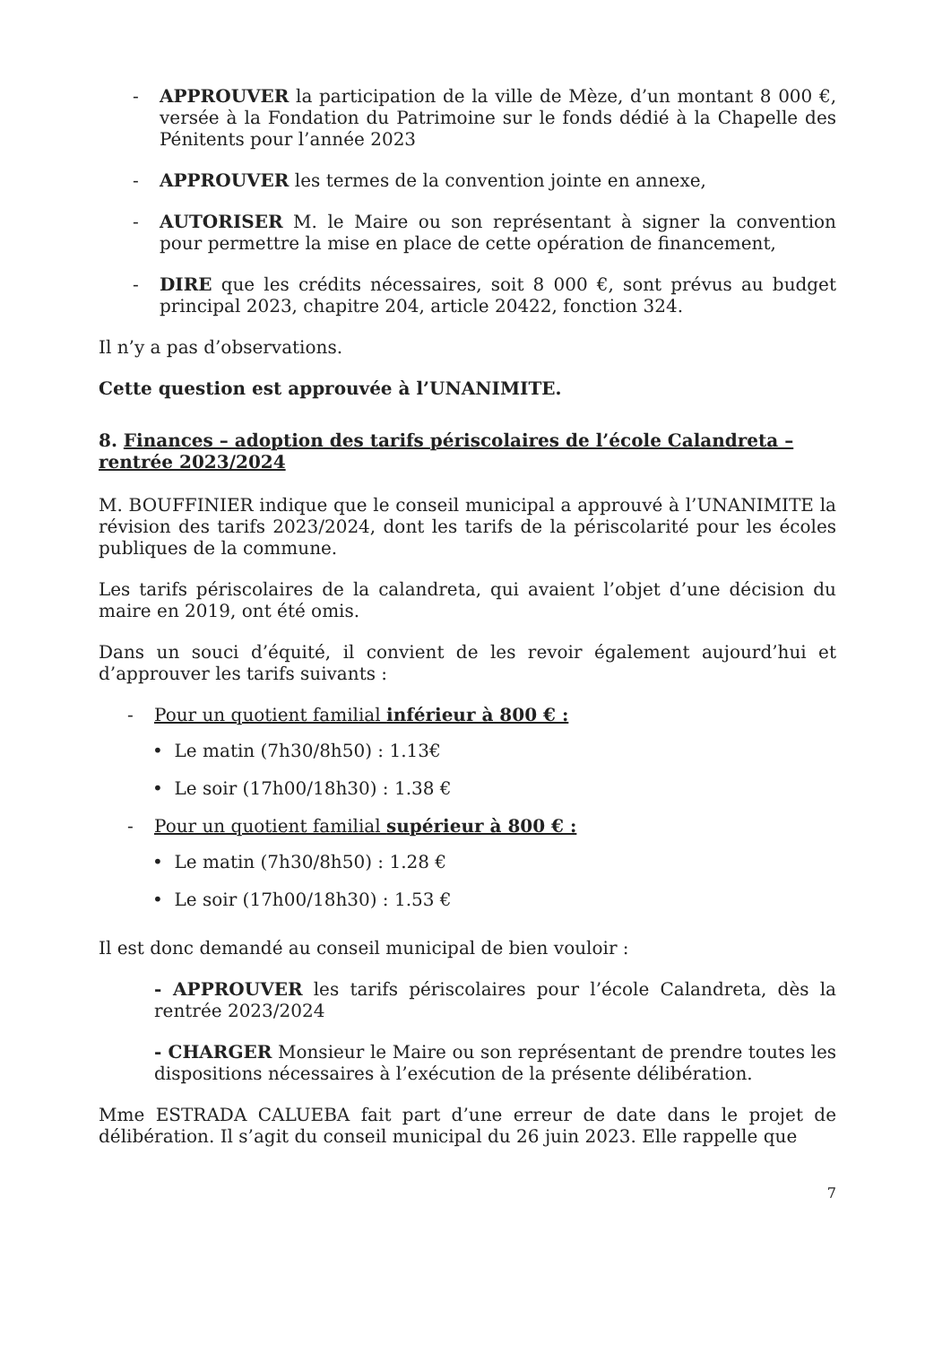- APPROUVER la participation de la ville de Mèze, d’un montant 8 000 €, versée à la Fondation du Patrimoine sur le fonds dédié à la Chapelle des Pénitents pour l’année 2023
- APPROUVER les termes de la convention jointe en annexe,
- AUTORISER M. le Maire ou son représentant à signer la convention pour permettre la mise en place de cette opération de financement,
- DIRE que les crédits nécessaires, soit 8 000 €, sont prévus au budget principal 2023, chapitre 204, article 20422, fonction 324.
Il n’y a pas d’observations.
Cette question est approuvée à l’UNANIMITE.
8. Finances – adoption des tarifs périscolaires de l’école Calandreta – rentrée 2023/2024
M. BOUFFINIER indique que le conseil municipal a approuvé à l’UNANIMITE la révision des tarifs 2023/2024, dont les tarifs de la périscolarité pour les écoles publiques de la commune.
Les tarifs périscolaires de la calandreta, qui avaient l’objet d’une décision du maire en 2019, ont été omis.
Dans un souci d’équité, il convient de les revoir également aujourd’hui et d’approuver les tarifs suivants :
- Pour un quotient familial inférieur à 800 € :
• Le matin (7h30/8h50) : 1.13€
• Le soir (17h00/18h30) : 1.38 €
- Pour un quotient familial supérieur à 800 € :
• Le matin (7h30/8h50) : 1.28 €
• Le soir (17h00/18h30) : 1.53 €
Il est donc demandé au conseil municipal de bien vouloir :
- APPROUVER les tarifs périscolaires pour l’école Calandreta, dès la rentrée 2023/2024
- CHARGER Monsieur le Maire ou son représentant de prendre toutes les dispositions nécessaires à l’exécution de la présente délibération.
Mme ESTRADA CALUEBA fait part d’une erreur de date dans le projet de délibération. Il s’agit du conseil municipal du 26 juin 2023. Elle rappelle que
7